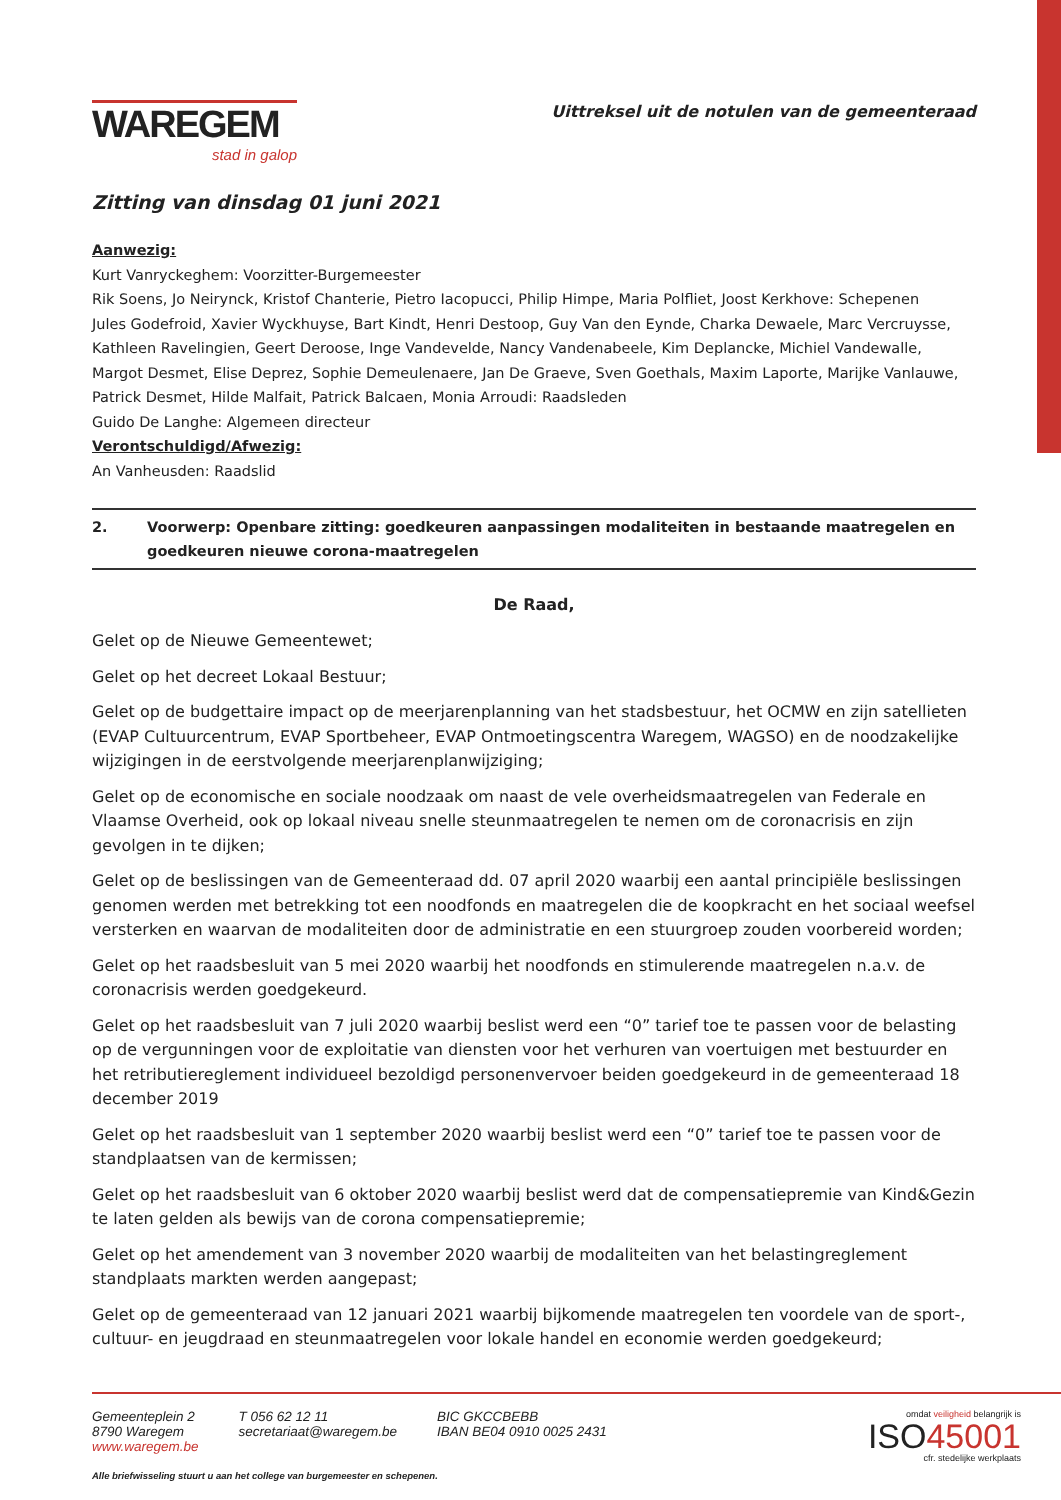WAREGEM
stad in galop
Uittreksel uit de notulen van de gemeenteraad
Zitting van dinsdag 01 juni 2021
Aanwezig:
Kurt Vanryckeghem: Voorzitter-Burgemeester
Rik Soens, Jo Neirynck, Kristof Chanterie, Pietro Iacopucci, Philip Himpe, Maria Polfliet, Joost Kerkhove: Schepenen
Jules Godefroid, Xavier Wyckhuyse, Bart Kindt, Henri Destoop, Guy Van den Eynde, Charka Dewaele, Marc Vercruysse, Kathleen Ravelingien, Geert Deroose, Inge Vandevelde, Nancy Vandenabeele, Kim Deplancke, Michiel Vandewalle, Margot Desmet, Elise Deprez, Sophie Demeulenaere, Jan De Graeve, Sven Goethals, Maxim Laporte, Marijke Vanlauwe, Patrick Desmet, Hilde Malfait, Patrick Balcaen, Monia Arroudi: Raadsleden
Guido De Langhe: Algemeen directeur
Verontschuldigd/Afwezig:
An Vanheusden: Raadslid
2. Voorwerp: Openbare zitting: goedkeuren aanpassingen modaliteiten in bestaande maatregelen en goedkeuren nieuwe corona-maatregelen
De Raad,
Gelet op de Nieuwe Gemeentewet;
Gelet op het decreet Lokaal Bestuur;
Gelet op de budgettaire impact op de meerjarenplanning van het stadsbestuur, het OCMW en zijn satellieten (EVAP Cultuurcentrum, EVAP Sportbeheer, EVAP Ontmoetingscentra Waregem, WAGSO) en de noodzakelijke wijzigingen in de eerstvolgende meerjarenplanwijziging;
Gelet op de economische en sociale noodzaak om naast de vele overheidsmaatregelen van Federale en Vlaamse Overheid, ook op lokaal niveau snelle steunmaatregelen te nemen om de coronacrisis en zijn gevolgen in te dijken;
Gelet op de beslissingen van de Gemeenteraad dd. 07 april 2020 waarbij een aantal principiële beslissingen genomen werden met betrekking tot een noodfonds en maatregelen die de koopkracht en het sociaal weefsel versterken en waarvan de modaliteiten door de administratie en een stuurgroep zouden voorbereid worden;
Gelet op het raadsbesluit van 5 mei 2020 waarbij het noodfonds en stimulerende maatregelen n.a.v. de coronacrisis werden goedgekeurd.
Gelet op het raadsbesluit van 7 juli 2020 waarbij beslist werd een “0” tarief toe te passen voor de belasting op de vergunningen voor de exploitatie van diensten voor het verhuren van voertuigen met bestuurder en het retributiereglement individueel bezoldigd personenvervoer beiden goedgekeurd in de gemeenteraad 18 december 2019
Gelet op het raadsbesluit van 1 september 2020 waarbij beslist werd een “0” tarief toe te passen voor de standplaatsen van de kermissen;
Gelet op het raadsbesluit van 6 oktober 2020 waarbij beslist werd dat de compensatiepremie van Kind&Gezin te laten gelden als bewijs van de corona compensatiepremie;
Gelet op het amendement van 3 november 2020 waarbij de modaliteiten van het belastingreglement standplaats markten werden aangepast;
Gelet op de gemeenteraad van 12 januari 2021 waarbij bijkomende maatregelen ten voordele van de sport-, cultuur- en jeugdraad en steunmaatregelen voor lokale handel en economie werden goedgekeurd;
Gemeenteplein 2
8790 Waregem
www.waregem.be
T 056 62 12 11
secretariaat@waregem.be
BIC GKCCBEBB
IBAN BE04 0910 0025 2431
omdat veiligheid belangrijk is
ISO45001
cfr. stedelijke werkplaats
Alle briefwisseling stuurt u aan het college van burgemeester en schepenen.